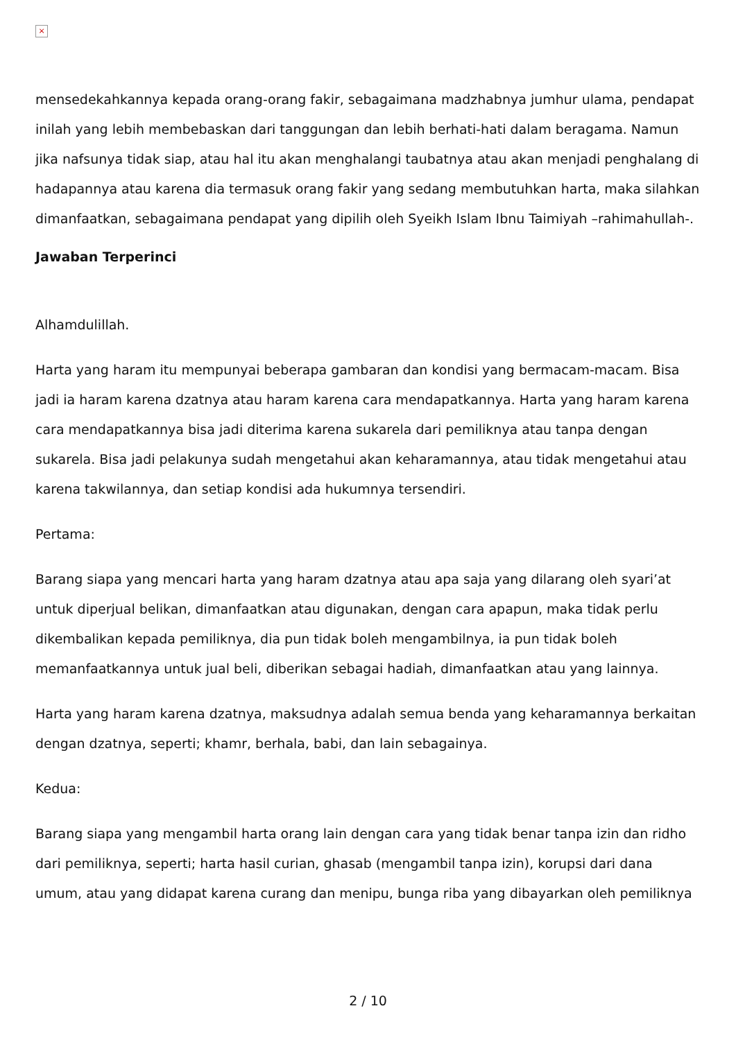×
mensedekahkannya kepada orang-orang fakir, sebagaimana madzhabnya jumhur ulama, pendapat inilah yang lebih membebaskan dari tanggungan dan lebih berhati-hati dalam beragama. Namun jika nafsunya tidak siap, atau hal itu akan menghalangi taubatnya atau akan menjadi penghalang di hadapannya atau karena dia termasuk orang fakir yang sedang membutuhkan harta, maka silahkan dimanfaatkan, sebagaimana pendapat yang dipilih oleh Syeikh Islam Ibnu Taimiyah –rahimahullah-.
Jawaban Terperinci
Alhamdulillah.
Harta yang haram itu mempunyai beberapa gambaran dan kondisi yang bermacam-macam. Bisa jadi ia haram karena dzatnya atau haram karena cara mendapatkannya. Harta yang haram karena cara mendapatkannya bisa jadi diterima karena sukarela dari pemiliknya atau tanpa dengan sukarela. Bisa jadi pelakunya sudah mengetahui akan keharamannya, atau tidak mengetahui atau karena takwilannya, dan setiap kondisi ada hukumnya tersendiri.
Pertama:
Barang siapa yang mencari harta yang haram dzatnya atau apa saja yang dilarang oleh syari’at untuk diperjual belikan, dimanfaatkan atau digunakan, dengan cara apapun, maka tidak perlu dikembalikan kepada pemiliknya, dia pun tidak boleh mengambilnya, ia pun tidak boleh memanfaatkannya untuk jual beli, diberikan sebagai hadiah, dimanfaatkan atau yang lainnya.
Harta yang haram karena dzatnya, maksudnya adalah semua benda yang keharamannya berkaitan dengan dzatnya, seperti; khamr, berhala, babi, dan lain sebagainya.
Kedua:
Barang siapa yang mengambil harta orang lain dengan cara yang tidak benar tanpa izin dan ridho dari pemiliknya, seperti; harta hasil curian, ghasab (mengambil tanpa izin), korupsi dari dana umum, atau yang didapat karena curang dan menipu, bunga riba yang dibayarkan oleh pemiliknya
2 / 10